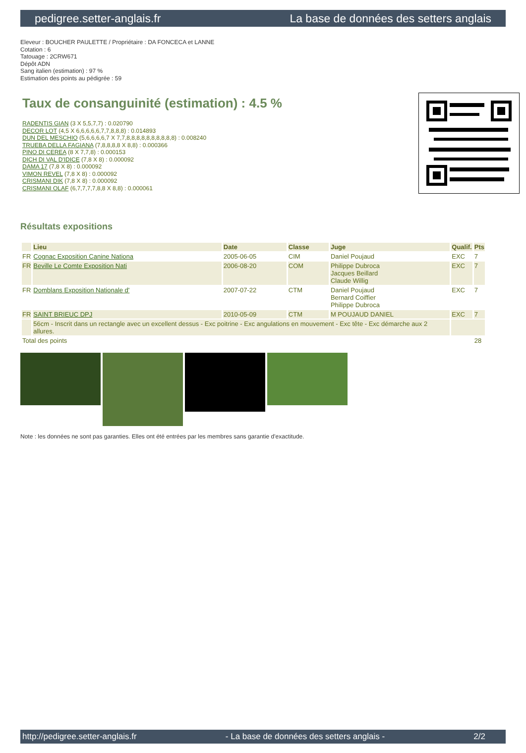pedigree.setter-anglais.fr La base de données des setters anglais
Eleveur : BOUCHER PAULETTE / Propriétaire : DA FONCECA et LANNE
Cotation : 6
Tatouage : 2CRW671
Dépôt ADN
Sang italien (estimation) : 97 %
Estimation des points au pédigrée : 59
Taux de consanguinité (estimation) : 4.5 %
RADENTIS GIAN (3 X 5,5,7,7) : 0.020790
DECOR LOT (4,5 X 6,6,6,6,6,7,7,8,8,8) : 0.014893
DUN DEL MESCHIO (5,6,6,6,6,7 X 7,7,8,8,8,8,8,8,8,8,8,8) : 0.008240
TRUEBA DELLA FAGIANA (7,8,8,8,8 X 8,8) : 0.000366
PINO DI CEREA (8 X 7,7,8) : 0.000153
DICH DI VAL D'IDICE (7,8 X 8) : 0.000092
DAMA 17 (7,8 X 8) : 0.000092
VIMON REVEL (7,8 X 8) : 0.000092
CRISMANI DIK (7,8 X 8) : 0.000092
CRISMANI OLAF (6,7,7,7,7,8,8 X 8,8) : 0.000061
Résultats expositions
| | Lieu | Date | Classe | Juge | Qualif. | Pts |
| --- | --- | --- | --- | --- | --- | --- |
| FR | Cognac Exposition Canine Nationa | 2005-06-05 | CIM | Daniel Poujaud | EXC | 7 |
| FR | Beville Le Comte Exposition Nati | 2006-08-20 | COM | Philippe Dubroca Jacques Beillard Claude Willig | EXC | 7 |
| FR | Domblans Exposition Nationale d' | 2007-07-22 | CTM | Daniel Poujaud Bernard Coiffier Philippe Dubroca | EXC | 7 |
| FR | SAINT BRIEUC DPJ | 2010-05-09 | CTM | M POUJAUD DANIEL | EXC | 7 |
| | 56cm - Inscrit dans un rectangle avec un excellent dessus - Exc poitrine - Exc angulations en mouvement - Exc tête - Exc démarche aux 2 allures. | | | | | |
| Total des points | | | | | | 28 |
Note : les données ne sont pas garanties. Elles ont été entrées par les membres sans garantie d'exactitude.
http://pedigree.setter-anglais.fr - La base de données des setters anglais - 2/2